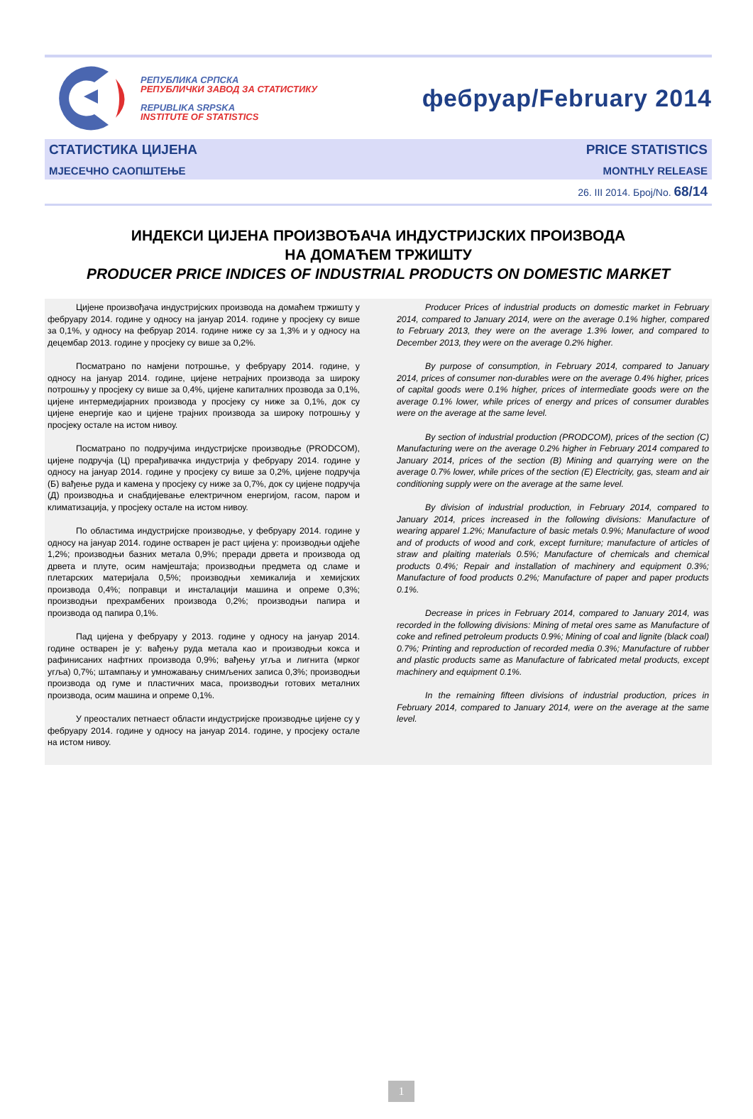РЕПУБЛИКА СРПСКА
РЕПУБЛИЧКИ ЗАВОД ЗА СТАТИСТИКУ
REPUBLIKA SRPSKA
INSTITUTE OF STATISTICS
фебруар/February 2014
СТАТИСТИКА ЦИЈЕНА
МЈЕСЕЧНО САОПШТЕЊЕ
PRICE STATISTICS
MONTHLY RELEASE
26. III 2014. Број/No. 68/14
ИНДЕКСИ ЦИЈЕНА ПРОИЗВОЂАЧА ИНДУСТРИЈСКИХ ПРОИЗВОДА
НА ДОМАЋЕМ ТРЖИШТУ
PRODUCER PRICE INDICES OF INDUSTRIAL PRODUCTS ON DOMESTIC MARKET
Цијене произвођача индустријских производа на домаћем тржишту у фебруару 2014. године у односу на јануар 2014. године у просјеку су више за 0,1%, у односу на фебруар 2014. године ниже су за 1,3% и у односу на децембар 2013. године у просјеку су више за 0,2%.
Посматрано по намјени потрошње, у фебруару 2014. године, у односу на јануар 2014. године, цијене нетрајних производа за широку потрошњу у просјеку су више за 0,4%, цијене капиталних прозвода за 0,1%, цијене интермедијарних производа у просјеку су ниже за 0,1%, док су цијене енергије као и цијене трајних производа за широку потрошњу у просјеку остале на истом нивоу.
Посматрано по подручјима индустријске производње (PRODCOM), цијене подручја (Ц) прерађивачка индустрија у фебруару 2014. године у односу на јануар 2014. године у просјеку су више за 0,2%, цијене подручја (Б) вађење руда и камена у просјеку су ниже за 0,7%, док су цијене подручја (Д) производња и снабдијевање електричном енергијом, гасом, паром и климатизација, у просјеку остале на истом нивоу.
По областима индустријске производње, у фебруару 2014. године у односу на јануар 2014. године остварен је раст цијена у: производњи одјеће 1,2%; производњи базних метала 0,9%; преради дрвета и производа од дрвета и плуте, осим намјештаја; производњи предмета од сламе и плетарских материјала 0,5%; производњи хемикалија и хемијских производа 0,4%; поправци и инсталацији машина и опреме 0,3%; производњи прехрамбених производа 0,2%; производњи папира и производа од папира 0,1%.
Пад цијена у фебруару у 2013. године у односу на јануар 2014. године остварен је у: вађењу руда метала као и производњи кокса и рафинисаних нафтних производа 0,9%; вађењу угља и лигнита (мрког угља) 0,7%; штампању и умножавању снимљених записа 0,3%; производњи производа од гуме и пластичних маса, производњи готових металних производа, осим машина и опреме 0,1%.
У преосталих петнаест области индустријске производње цијене су у фебруару 2014. године у односу на јануар 2014. године, у просјеку остале на истом нивоу.
Producer Prices of industrial products on domestic market in February 2014, compared to January 2014, were on the average 0.1% higher, compared to February 2013, they were on the average 1.3% lower, and compared to December 2013, they were on the average 0.2% higher.
By purpose of consumption, in February 2014, compared to January 2014, prices of consumer non-durables were on the average 0.4% higher, prices of capital goods were 0.1% higher, prices of intermediate goods were on the average 0.1% lower, while prices of energy and prices of consumer durables were on the average at the same level.
By section of industrial production (PRODCOM), prices of the section (C) Manufacturing were on the average 0.2% higher in February 2014 compared to January 2014, prices of the section (B) Mining and quarrying were on the average 0.7% lower, while prices of the section (E) Electricity, gas, steam and air conditioning supply were on the average at the same level.
By division of industrial production, in February 2014, compared to January 2014, prices increased in the following divisions: Manufacture of wearing apparel 1.2%; Manufacture of basic metals 0.9%; Manufacture of wood and of products of wood and cork, except furniture; manufacture of articles of straw and plaiting materials 0.5%; Manufacture of chemicals and chemical products 0.4%; Repair and installation of machinery and equipment 0.3%; Manufacture of food products 0.2%; Manufacture of paper and paper products 0.1%.
Decrease in prices in February 2014, compared to January 2014, was recorded in the following divisions: Mining of metal ores same as Manufacture of coke and refined petroleum products 0.9%; Mining of coal and lignite (black coal) 0.7%; Printing and reproduction of recorded media 0.3%; Manufacture of rubber and plastic products same as Manufacture of fabricated metal products, except machinery and equipment 0.1%.
In the remaining fifteen divisions of industrial production, prices in February 2014, compared to January 2014, were on the average at the same level.
1